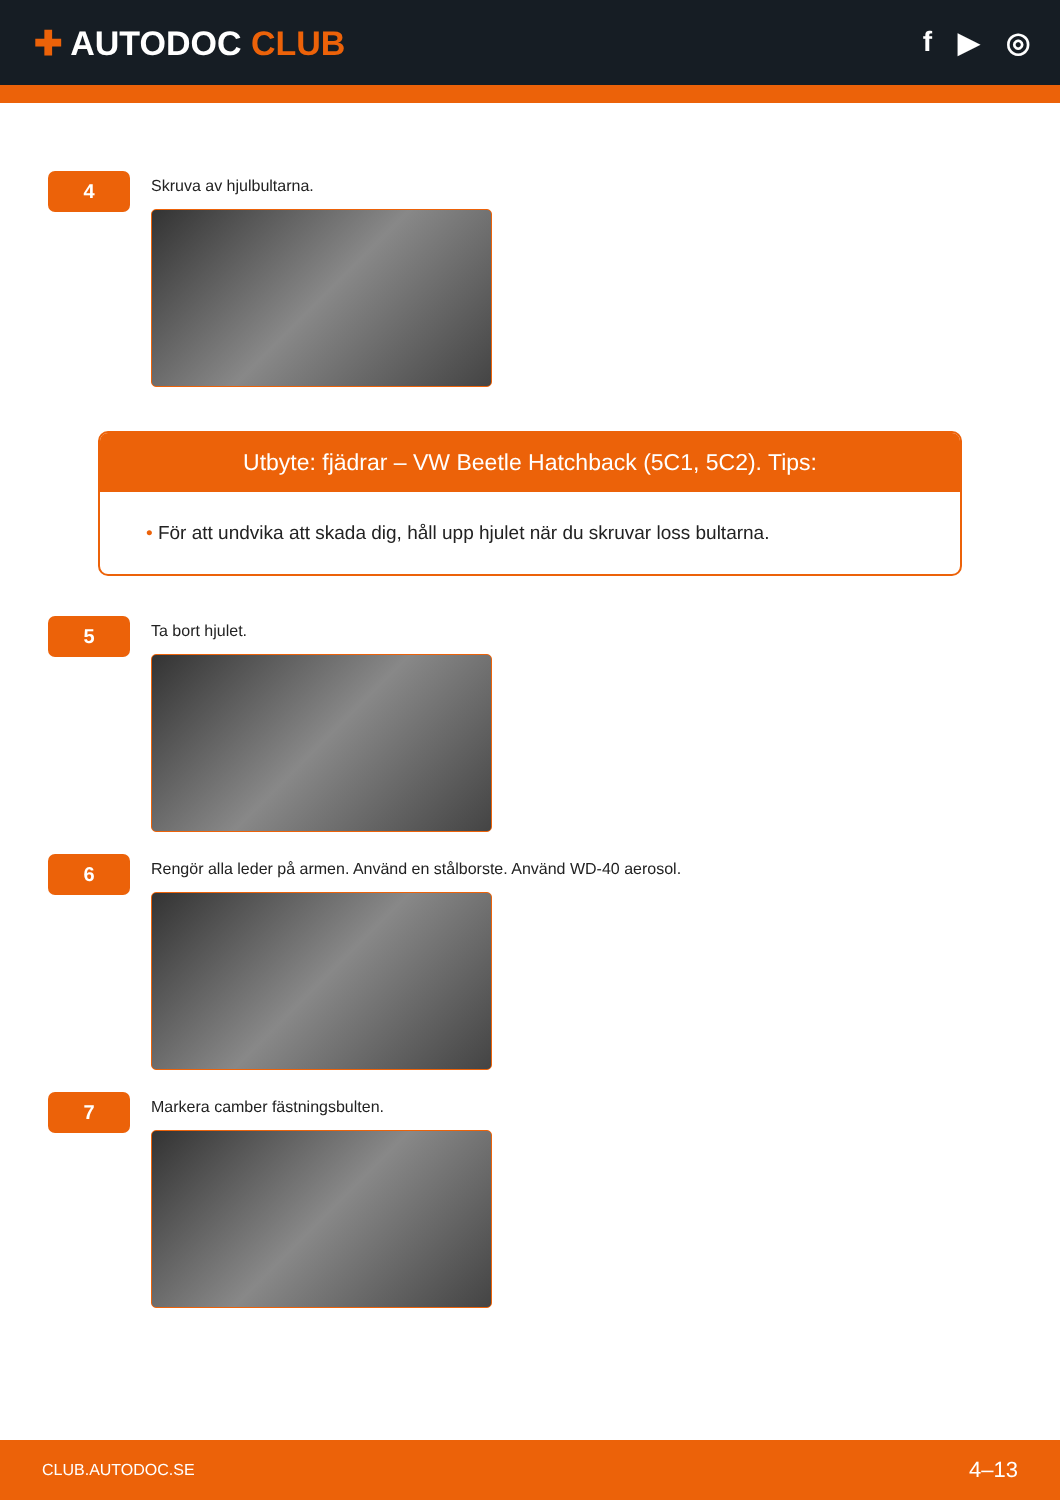✚ AUTODOC CLUB
f ▶ ◎
4
Skruva av hjulbultarna.
Utbyte: fjädrar – VW Beetle Hatchback (5C1, 5C2). Tips:
• För att undvika att skada dig, håll upp hjulet när du skruvar loss bultarna.
5
Ta bort hjulet.
6
Rengör alla leder på armen. Använd en stålborste. Använd WD-40 aerosol.
7
Markera camber fästningsbulten.
CLUB.AUTODOC.SE 4–13